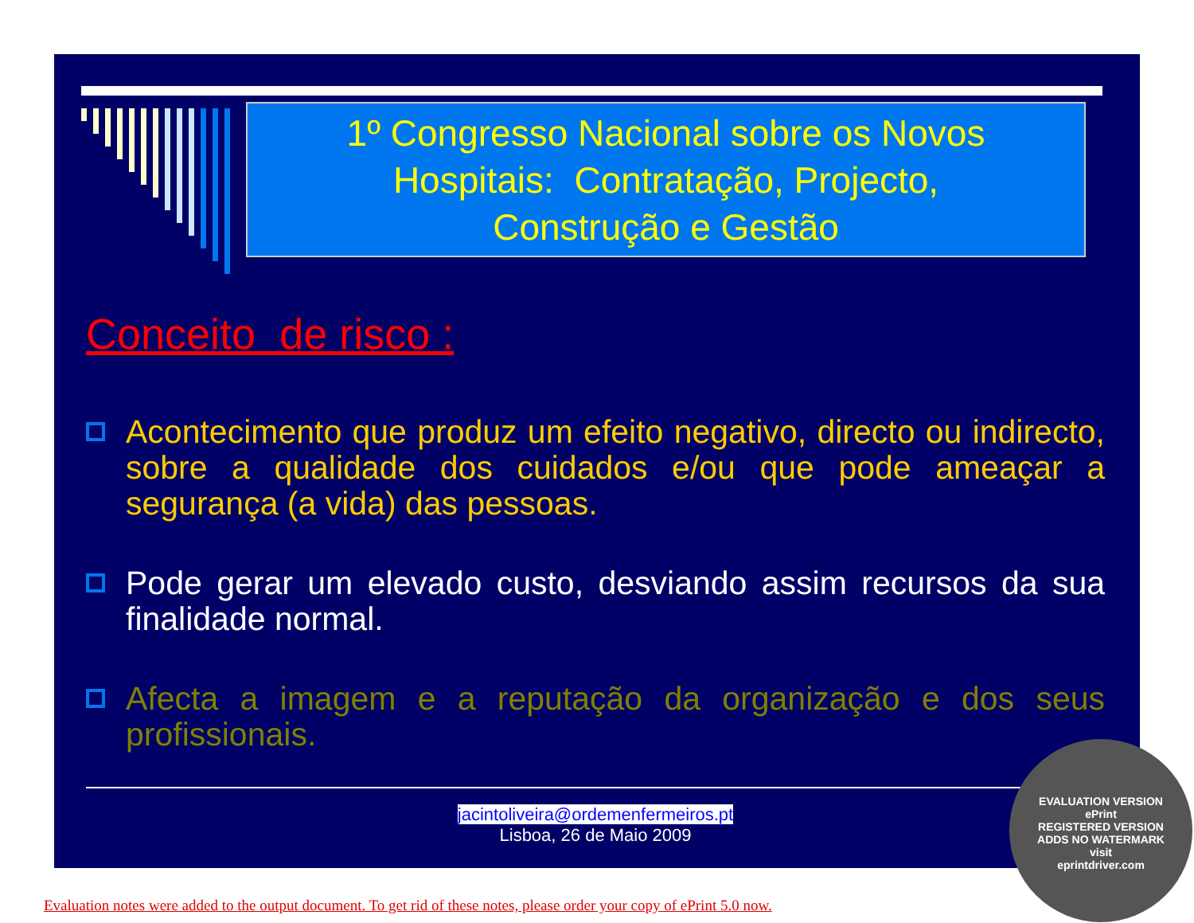1º Congresso Nacional sobre os Novos
Hospitais: Contratação, Projecto,
Construção e Gestão
Conceito de risco :
Acontecimento que produz um efeito negativo, directo ou indirecto, sobre a qualidade dos cuidados e/ou que pode ameaçar a segurança (a vida) das pessoas.
Pode gerar um elevado custo, desviando assim recursos da sua finalidade normal.
Afecta a imagem e a reputação da organização e dos seus profissionais.
jacintoliveira@ordemenfermeiros.pt
Lisboa, 26 de Maio 2009
EVALUATION VERSION
ePrint
REGISTERED VERSION
ADDS NO WATERMARK
visit
eprintdriver.com
Evaluation notes were added to the output document. To get rid of these notes, please order your copy of ePrint 5.0 now.